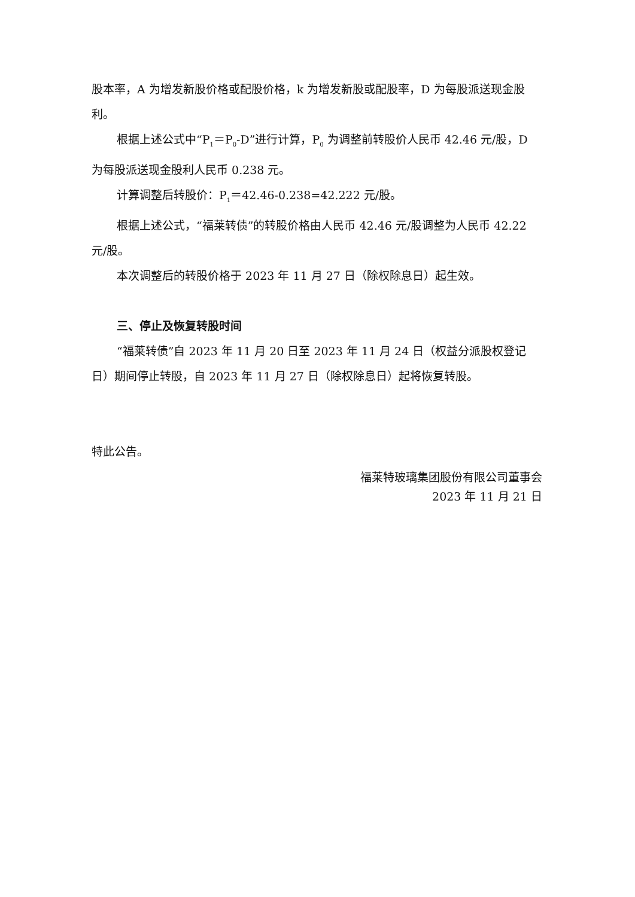股本率，A 为增发新股价格或配股价格，k 为增发新股或配股率，D 为每股派送现金股利。
根据上述公式中“P<sub>1</sub>＝P<sub>0</sub>-D”进行计算，P<sub>0</sub> 为调整前转股价人民币 42.46 元/股，D 为每股派送现金股利人民币 0.238 元。
计算调整后转股价：P<sub>1</sub>＝42.46-0.238=42.222 元/股。
根据上述公式，“福莱转债”的转股价格由人民币 42.46 元/股调整为人民币 42.22 元/股。
本次调整后的转股价格于 2023 年 11 月 27 日（除权除息日）起生效。
三、停止及恢复转股时间
“福莱转债”自 2023 年 11 月 20 日至 2023 年 11 月 24 日（权益分派股权登记日）期间停止转股，自 2023 年 11 月 27 日（除权除息日）起将恢复转股。
特此公告。
福莱特玻璃集团股份有限公司董事会
2023 年 11 月 21 日